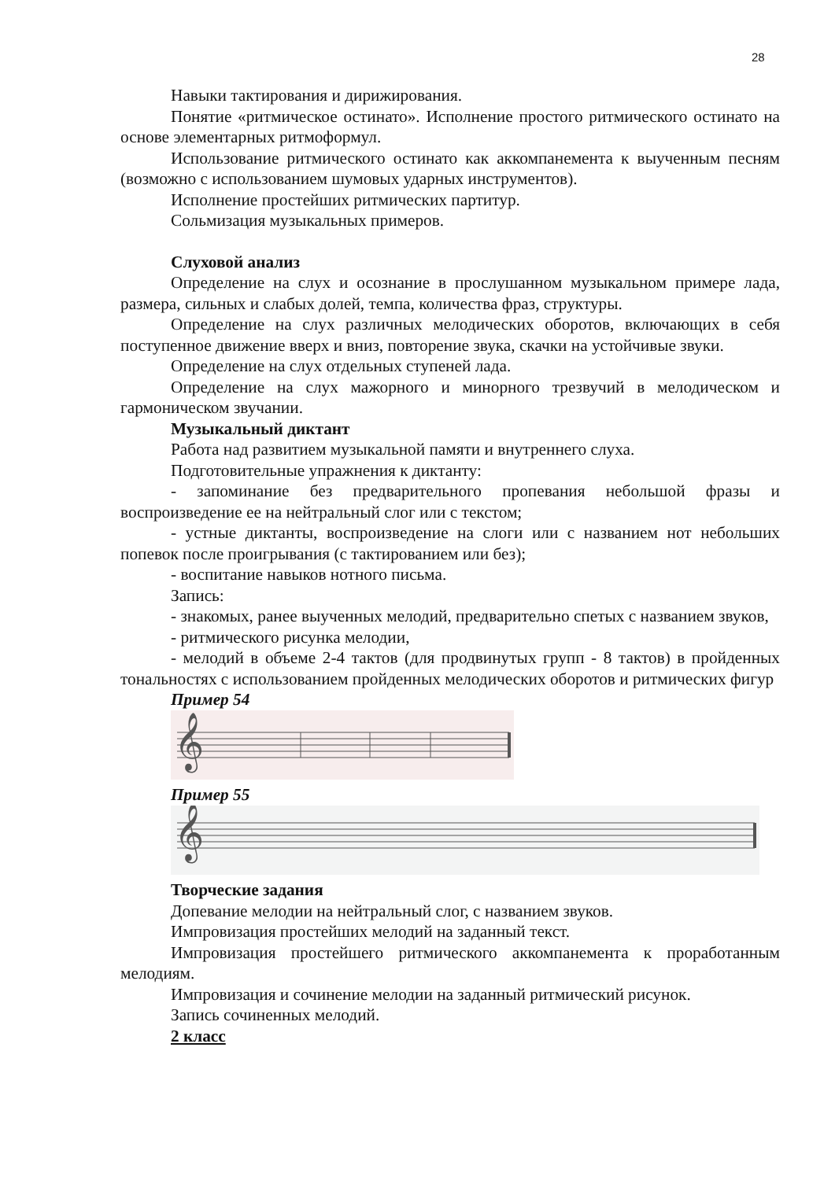28
Навыки тактирования и дирижирования.
Понятие «ритмическое остинато». Исполнение простого ритмического остинато на основе элементарных ритмоформул.
Использование ритмического остинато как аккомпанемента к выученным песням (возможно с использованием шумовых ударных инструментов).
Исполнение простейших ритмических партитур.
Сольмизация музыкальных примеров.
Слуховой анализ
Определение на слух и осознание в прослушанном музыкальном примере лада, размера, сильных и слабых долей, темпа, количества фраз, структуры.
Определение на слух различных мелодических оборотов, включающих в себя поступенное движение вверх и вниз, повторение звука, скачки на устойчивые звуки.
Определение на слух отдельных ступеней лада.
Определение на слух мажорного и минорного трезвучий в мелодическом и гармоническом звучании.
Музыкальный диктант
Работа над развитием музыкальной памяти и внутреннего слуха.
Подготовительные упражнения к диктанту:
- запоминание без предварительного пропевания небольшой фразы и воспроизведение ее на нейтральный слог или с текстом;
- устные диктанты, воспроизведение на слоги или с названием нот небольших попевок после проигрывания (с тактированием или без);
- воспитание навыков нотного письма.
Запись:
- знакомых, ранее выученных мелодий, предварительно спетых с названием звуков,
- ритмического рисунка мелодии,
- мелодий в объеме 2-4 тактов (для продвинутых групп - 8 тактов) в пройденных тональностях с использованием пройденных мелодических оборотов и ритмических фигур
Пример 54
𝄞
Пример 55
𝄞
Творческие задания
Допевание мелодии на нейтральный слог, с названием звуков.
Импровизация простейших мелодий на заданный текст.
Импровизация простейшего ритмического аккомпанемента к проработанным мелодиям.
Импровизация и сочинение мелодии на заданный ритмический рисунок.
Запись сочиненных мелодий.
2 класс